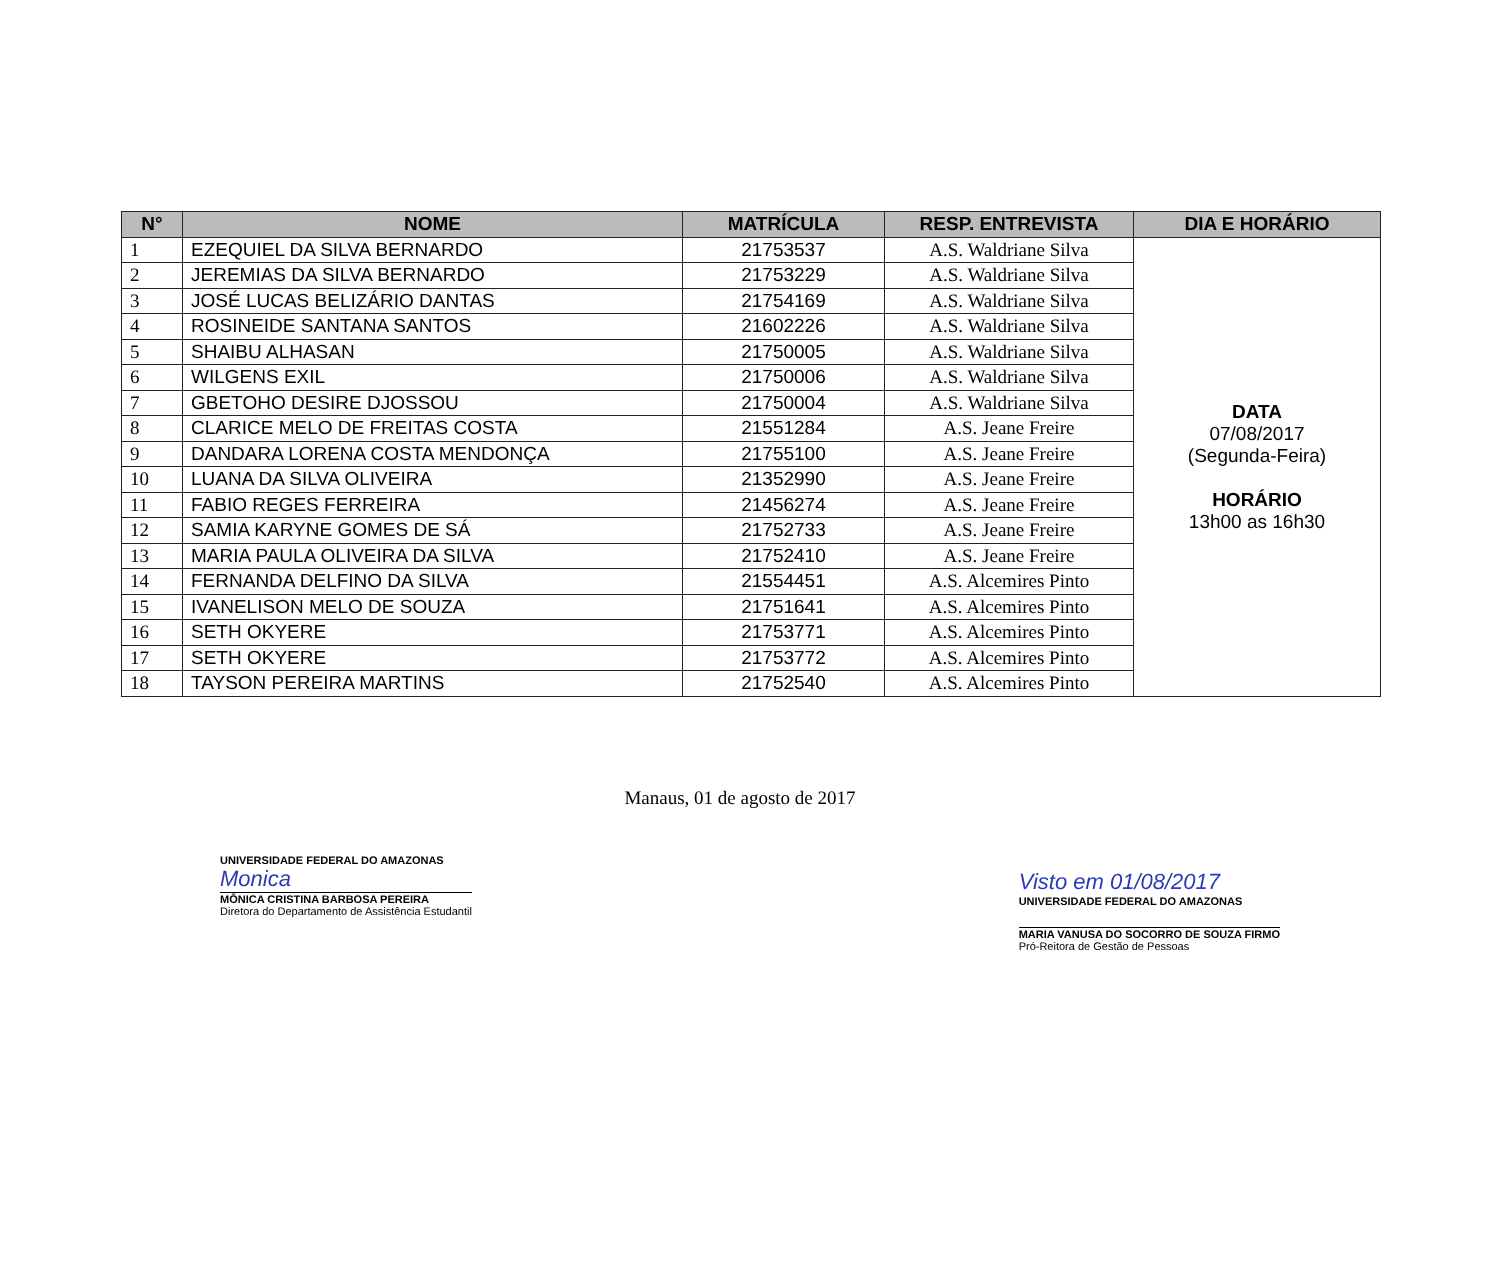| N° | NOME | MATRÍCULA | RESP. ENTREVISTA | DIA E HORÁRIO |
| --- | --- | --- | --- | --- |
| 1 | EZEQUIEL DA SILVA BERNARDO | 21753537 | A.S. Waldriane Silva | DATA 07/08/2017 (Segunda-Feira) HORÁRIO 13h00 as 16h30 |
| 2 | JEREMIAS DA SILVA BERNARDO | 21753229 | A.S. Waldriane Silva | |
| 3 | JOSÉ LUCAS BELIZÁRIO DANTAS | 21754169 | A.S. Waldriane Silva | |
| 4 | ROSINEIDE SANTANA SANTOS | 21602226 | A.S. Waldriane Silva | |
| 5 | SHAIBU ALHASAN | 21750005 | A.S. Waldriane Silva | |
| 6 | WILGENS EXIL | 21750006 | A.S. Waldriane Silva | |
| 7 | GBETOHO DESIRE DJOSSOU | 21750004 | A.S. Waldriane Silva | |
| 8 | CLARICE MELO DE FREITAS COSTA | 21551284 | A.S. Jeane Freire | |
| 9 | DANDARA LORENA COSTA MENDONÇA | 21755100 | A.S. Jeane Freire | |
| 10 | LUANA DA SILVA OLIVEIRA | 21352990 | A.S. Jeane Freire | |
| 11 | FABIO REGES FERREIRA | 21456274 | A.S. Jeane Freire | |
| 12 | SAMIA KARYNE GOMES DE SÁ | 21752733 | A.S. Jeane Freire | |
| 13 | MARIA PAULA OLIVEIRA DA SILVA | 21752410 | A.S. Jeane Freire | |
| 14 | FERNANDA DELFINO DA SILVA | 21554451 | A.S. Alcemires Pinto | |
| 15 | IVANELISON MELO DE SOUZA | 21751641 | A.S. Alcemires Pinto | |
| 16 | SETH OKYERE | 21753771 | A.S. Alcemires Pinto | |
| 17 | SETH OKYERE | 21753772 | A.S. Alcemires Pinto | |
| 18 | TAYSON PEREIRA MARTINS | 21752540 | A.S. Alcemires Pinto | |
Manaus, 01 de agosto de 2017
UNIVERSIDADE FEDERAL DO AMAZONAS
Monica
MÔNICA CRISTINA BARBOSA PEREIRA
Diretora do Departamento de Assistência Estudantil
Visto em 01/08/2017
UNIVERSIDADE FEDERAL DO AMAZONAS
MARIA VANUSA DO SOCORRO DE SOUZA FIRMO
Pró-Reitora de Gestão de Pessoas